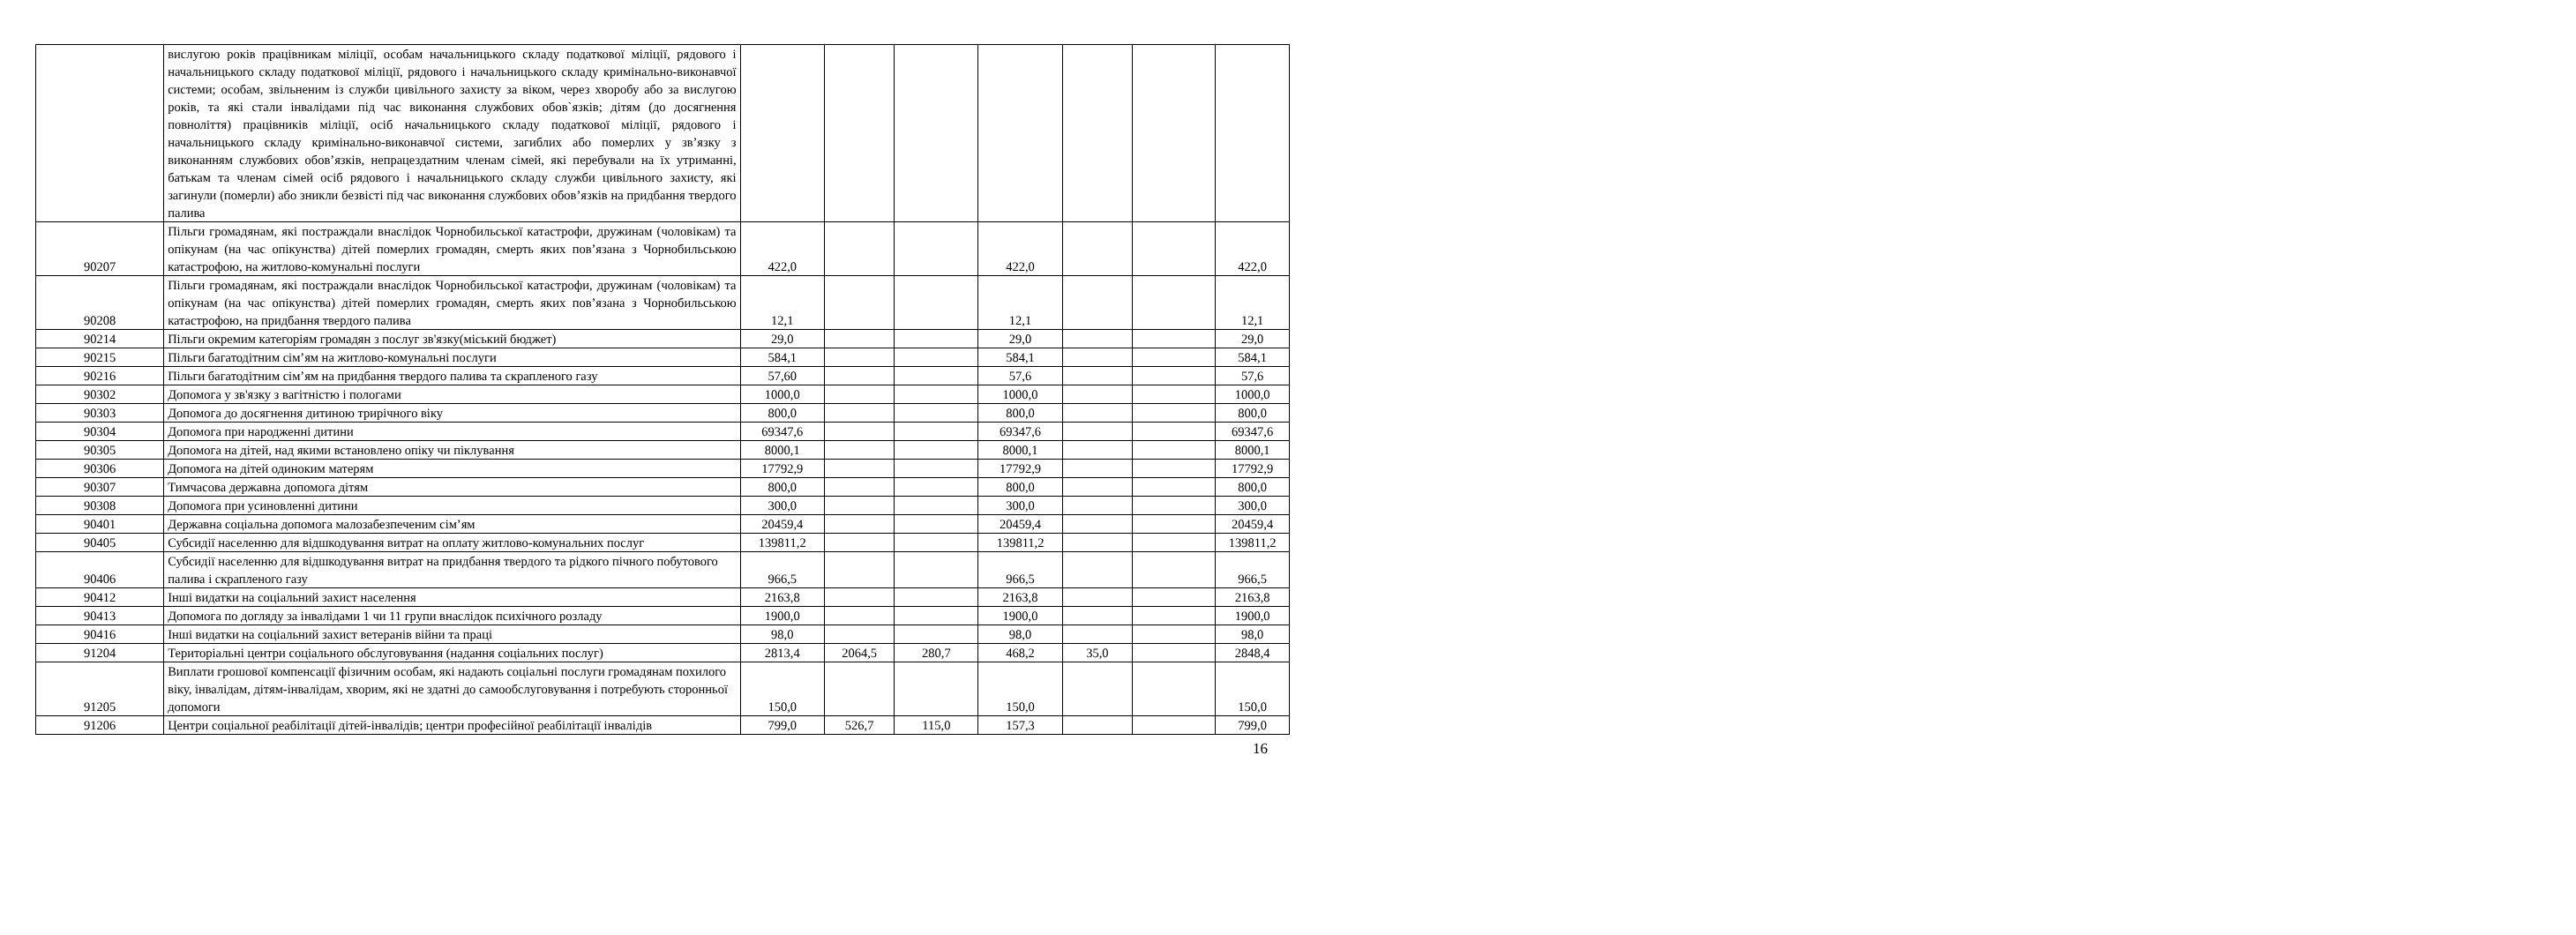| | вислугою років працівникам міліції, особам начальницького складу податкової міліції, рядового і начальницького складу податкової міліції, рядового і начальницького складу кримінально-виконавчої системи; особам, звільненим із служби цивільного захисту за віком, через хворобу або за вислугою років, та які стали інвалідами під час виконання службових обов`язків; дітям (до досягнення повноліття) працівників міліції, осіб начальницького складу податкової міліції, рядового і начальницького складу кримінально-виконавчої системи, загиблих або померлих у зв’язку з виконанням службових обов’язків, непрацездатним членам сімей, які перебували на їх утриманні, батькам та членам сімей осіб рядового і начальницького складу служби цивільного захисту, які загинули (померли) або зникли безвісті під час виконання службових обов’язків на придбання твердого палива | | | | | | | |
| 90207 | Пільги громадянам, які постраждали внаслідок Чорнобильської катастрофи, дружинам (чоловікам) та опікунам (на час опікунства) дітей померлих громадян, смерть яких пов’язана з Чорнобильською катастрофою, на житлово-комунальні послуги | 422,0 | | | 422,0 | | | 422,0 |
| 90208 | Пільги громадянам, які постраждали внаслідок Чорнобильської катастрофи, дружинам (чоловікам) та опікунам (на час опікунства) дітей померлих громадян, смерть яких пов’язана з Чорнобильською катастрофою, на придбання твердого палива | 12,1 | | | 12,1 | | | 12,1 |
| 90214 | Пільги окремим категоріям громадян з послуг зв'язку(міський бюджет) | 29,0 | | | 29,0 | | | 29,0 |
| 90215 | Пільги багатодітним сім’ям на житлово-комунальні послуги | 584,1 | | | 584,1 | | | 584,1 |
| 90216 | Пільги багатодітним сім’ям на придбання твердого палива та скрапленого газу | 57,60 | | | 57,6 | | | 57,6 |
| 90302 | Допомога у зв'язку з вагітністю і пологами | 1000,0 | | | 1000,0 | | | 1000,0 |
| 90303 | Допомога до досягнення дитиною трирічного віку | 800,0 | | | 800,0 | | | 800,0 |
| 90304 | Допомога при народженні дитини | 69347,6 | | | 69347,6 | | | 69347,6 |
| 90305 | Допомога на дітей, над якими встановлено опіку чи піклування | 8000,1 | | | 8000,1 | | | 8000,1 |
| 90306 | Допомога на дітей одиноким матерям | 17792,9 | | | 17792,9 | | | 17792,9 |
| 90307 | Тимчасова державна допомога дітям | 800,0 | | | 800,0 | | | 800,0 |
| 90308 | Допомога при усиновленні дитини | 300,0 | | | 300,0 | | | 300,0 |
| 90401 | Державна соціальна допомога малозабезпеченим сім’ям | 20459,4 | | | 20459,4 | | | 20459,4 |
| 90405 | Субсидії населенню для відшкодування витрат на оплату житлово-комунальних послуг | 139811,2 | | | 139811,2 | | | 139811,2 |
| 90406 | Субсидії населенню для відшкодування витрат на придбання твердого та рідкого пічного побутового палива і скрапленого газу | 966,5 | | | 966,5 | | | 966,5 |
| 90412 | Інші видатки на соціальний захист населення | 2163,8 | | | 2163,8 | | | 2163,8 |
| 90413 | Допомога по догляду за інвалідами 1 чи 11 групи внаслідок психічного розладу | 1900,0 | | | 1900,0 | | | 1900,0 |
| 90416 | Інші видатки на соціальний захист ветеранів війни та праці | 98,0 | | | 98,0 | | | 98,0 |
| 91204 | Територіальні центри соціального обслуговування (надання соціальних послуг) | 2813,4 | 2064,5 | 280,7 | 468,2 | 35,0 | | 2848,4 |
| 91205 | Виплати грошової компенсації фізичним особам, які надають соціальні послуги громадянам похилого віку, інвалідам, дітям-інвалідам, хворим, які не здатні до самообслуговування і потребують сторонньої допомоги | 150,0 | | | 150,0 | | | 150,0 |
| 91206 | Центри соціальної реабілітації дітей-інвалідів; центри професійної реабілітації інвалідів | 799,0 | 526,7 | 115,0 | 157,3 | | | 799,0 |
16